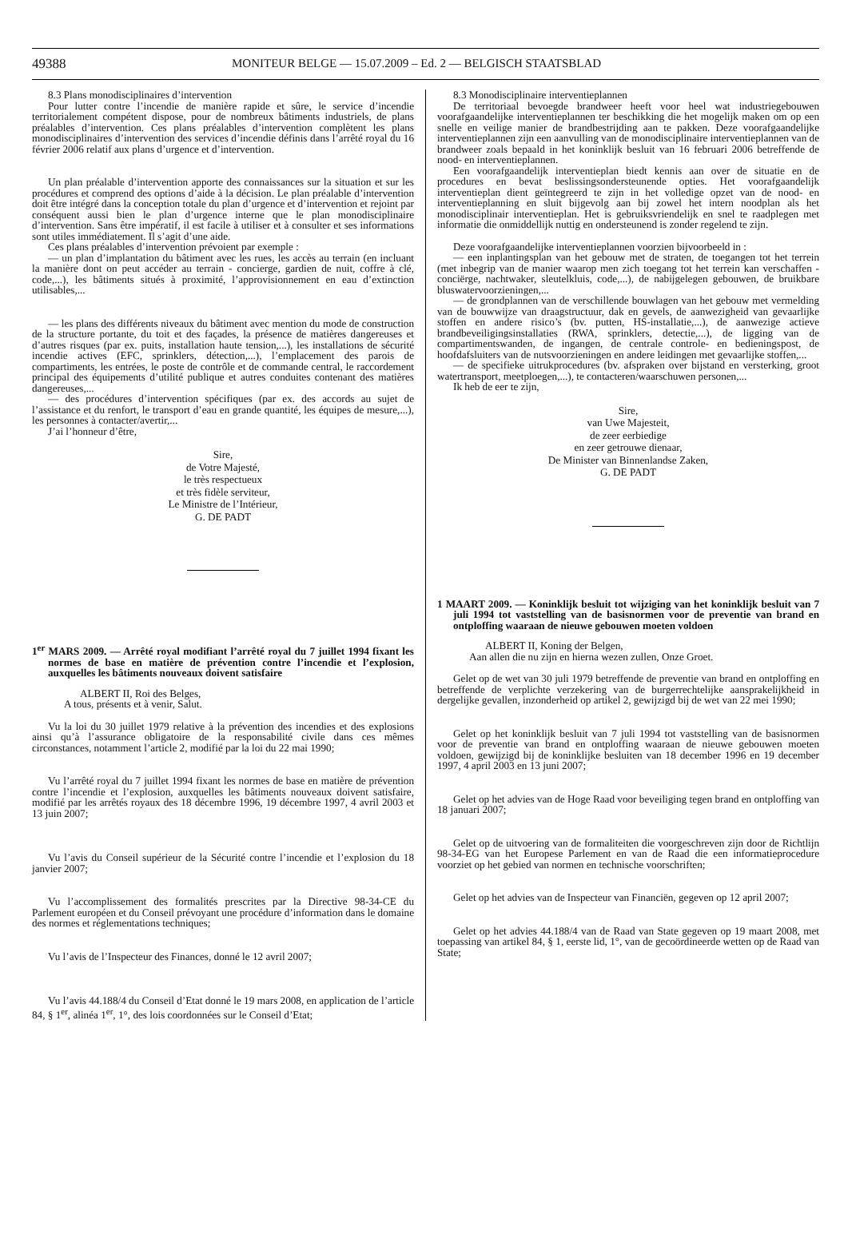49388 MONITEUR BELGE — 15.07.2009 – Ed. 2 — BELGISCH STAATSBLAD
8.3 Plans monodisciplinaires d’intervention
Pour lutter contre l’incendie de manière rapide et sûre, le service d’incendie territorialement compétent dispose, pour de nombreux bâtiments industriels, de plans préalables d’intervention. Ces plans préalables d’intervention complètent les plans monodisciplinaires d’intervention des services d’incendie définis dans l’arrêté royal du 16 février 2006 relatif aux plans d’urgence et d’intervention.
Un plan préalable d’intervention apporte des connaissances sur la situation et sur les procédures et comprend des options d’aide à la décision. Le plan préalable d’intervention doit être intégré dans la conception totale du plan d’urgence et d’intervention et rejoint par conséquent aussi bien le plan d’urgence interne que le plan monodisciplinaire d’intervention. Sans être impératif, il est facile à utiliser et à consulter et ses informations sont utiles immédiatement. Il s’agit d’une aide.
Ces plans préalables d’intervention prévoient par exemple :
— un plan d’implantation du bâtiment avec les rues, les accès au terrain (en incluant la manière dont on peut accéder au terrain - concierge, gardien de nuit, coffre à clé, code,...), les bâtiments situés à proximité, l’approvisionnement en eau d’extinction utilisables,...
— les plans des différents niveaux du bâtiment avec mention du mode de construction de la structure portante, du toit et des façades, la présence de matières dangereuses et d’autres risques (par ex. puits, installation haute tension,...), les installations de sécurité incendie actives (EFC, sprinklers, détection,...), l’emplacement des parois de compartiments, les entrées, le poste de contrôle et de commande central, le raccordement principal des équipements d’utilité publique et autres conduites contenant des matières dangereuses,...
— des procédures d’intervention spécifiques (par ex. des accords au sujet de l’assistance et du renfort, le transport d’eau en grande quantité, les équipes de mesure,...), les personnes à contacter/avertir,...
J’ai l’honneur d’être,
Sire,
de Votre Majesté,
le très respectueux
et très fidèle serviteur,
Le Ministre de l’Intérieur,
G. DE PADT
1<sup>er</sup> MARS 2009. — Arrêté royal modifiant l’arrêté royal du 7 juillet 1994 fixant les normes de base en matière de prévention contre l’incendie et l’explosion, auxquelles les bâtiments nouveaux doivent satisfaire
ALBERT II, Roi des Belges,
A tous, présents et à venir, Salut.
Vu la loi du 30 juillet 1979 relative à la prévention des incendies et des explosions ainsi qu’à l’assurance obligatoire de la responsabilité civile dans ces mêmes circonstances, notamment l’article 2, modifié par la loi du 22 mai 1990;
Vu l’arrêté royal du 7 juillet 1994 fixant les normes de base en matière de prévention contre l’incendie et l’explosion, auxquelles les bâtiments nouveaux doivent satisfaire, modifié par les arrêtés royaux des 18 décembre 1996, 19 décembre 1997, 4 avril 2003 et 13 juin 2007;
Vu l’avis du Conseil supérieur de la Sécurité contre l’incendie et l’explosion du 18 janvier 2007;
Vu l’accomplissement des formalités prescrites par la Directive 98-34-CE du Parlement européen et du Conseil prévoyant une procédure d’information dans le domaine des normes et réglementations techniques;
Vu l’avis de l’Inspecteur des Finances, donné le 12 avril 2007;
Vu l’avis 44.188/4 du Conseil d’Etat donné le 19 mars 2008, en application de l’article 84, § 1<sup>er</sup>, alinéa 1<sup>er</sup>, 1°, des lois coordonnées sur le Conseil d’Etat;
8.3 Monodisciplinaire interventieplannen
De territoriaal bevoegde brandweer heeft voor heel wat industriegebouwen voorafgaandelijke interventieplannen ter beschikking die het mogelijk maken om op een snelle en veilige manier de brandbestrijding aan te pakken. Deze voorafgaandelijke interventieplannen zijn een aanvulling van de monodisciplinaire interventieplannen van de brandweer zoals bepaald in het koninklijk besluit van 16 februari 2006 betreffende de nood- en interventieplannen.
Een voorafgaandelijk interventieplan biedt kennis aan over de situatie en de procedures en bevat beslissingsondersteunende opties. Het voorafgaandelijk interventieplan dient geïntegreerd te zijn in het volledige opzet van de nood- en interventieplanning en sluit bijgevolg aan bij zowel het intern noodplan als het monodisciplinair interventieplan. Het is gebruiksvriendelijk en snel te raadplegen met informatie die onmiddellijk nuttig en ondersteunend is zonder regelend te zijn.
Deze voorafgaandelijke interventieplannen voorzien bijvoorbeeld in :
— een inplantingsplan van het gebouw met de straten, de toegangen tot het terrein (met inbegrip van de manier waarop men zich toegang tot het terrein kan verschaffen - conciërge, nachtwaker, sleutelkluis, code,...), de nabijgelegen gebouwen, de bruikbare bluswatervoorzieningen,...
— de grondplannen van de verschillende bouwlagen van het gebouw met vermelding van de bouwwijze van draagstructuur, dak en gevels, de aanwezigheid van gevaarlijke stoffen en andere risico’s (bv. putten, HS-installatie,...), de aanwezige actieve brandbeveiligingsinstallaties (RWA, sprinklers, detectie,...), de ligging van de compartimentswanden, de ingangen, de centrale controle- en bedieningspost, de hoofdafsluiters van de nutsvoorzieningen en andere leidingen met gevaarlijke stoffen,...
— de specifieke uitrukprocedures (bv. afspraken over bijstand en versterking, groot watertransport, meetploegen,...), te contacteren/waarschuwen personen,...
Ik heb de eer te zijn,
Sire,
van Uwe Majesteit,
de zeer eerbiedige
en zeer getrouwe dienaar,
De Minister van Binnenlandse Zaken,
G. DE PADT
1 MAART 2009. — Koninklijk besluit tot wijziging van het koninklijk besluit van 7 juli 1994 tot vaststelling van de basisnormen voor de preventie van brand en ontploffing waaraan de nieuwe gebouwen moeten voldoen
ALBERT II, Koning der Belgen,
Aan allen die nu zijn en hierna wezen zullen, Onze Groet.
Gelet op de wet van 30 juli 1979 betreffende de preventie van brand en ontploffing en betreffende de verplichte verzekering van de burgerrechtelijke aansprakelijkheid in dergelijke gevallen, inzonderheid op artikel 2, gewijzigd bij de wet van 22 mei 1990;
Gelet op het koninklijk besluit van 7 juli 1994 tot vaststelling van de basisnormen voor de preventie van brand en ontploffing waaraan de nieuwe gebouwen moeten voldoen, gewijzigd bij de koninklijke besluiten van 18 december 1996 en 19 december 1997, 4 april 2003 en 13 juni 2007;
Gelet op het advies van de Hoge Raad voor beveiliging tegen brand en ontploffing van 18 januari 2007;
Gelet op de uitvoering van de formaliteiten die voorgeschreven zijn door de Richtlijn 98-34-EG van het Europese Parlement en van de Raad die een informatieprocedure voorziet op het gebied van normen en technische voorschriften;
Gelet op het advies van de Inspecteur van Financiën, gegeven op 12 april 2007;
Gelet op het advies 44.188/4 van de Raad van State gegeven op 19 maart 2008, met toepassing van artikel 84, § 1, eerste lid, 1°, van de gecoördineerde wetten op de Raad van State;